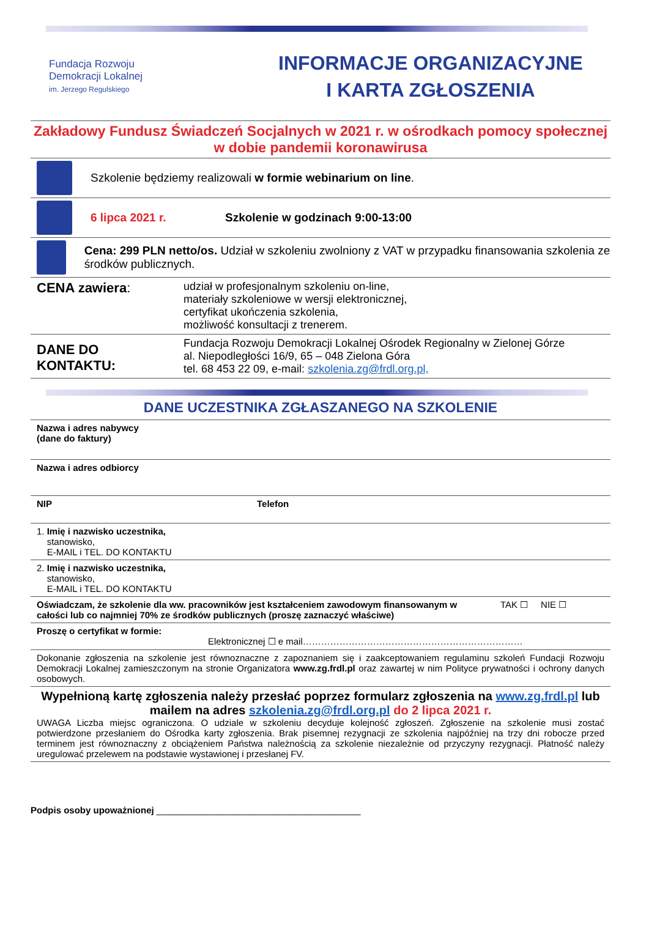Fundacja Rozwoju
Demokracji Lokalnej
im. Jerzego Regulskiego
INFORMACJE ORGANIZACYJNE
I KARTA ZGŁOSZENIA
Zakładowy Fundusz Świadczeń Socjalnych w 2021 r. w ośrodkach pomocy społecznej w dobie pandemii koronawirusa
Szkolenie będziemy realizowali w formie webinarium on line.
6 lipca 2021 r.
Szkolenie w godzinach 9:00-13:00
Cena: 299 PLN netto/os. Udział w szkoleniu zwolniony z VAT w przypadku finansowania szkolenia ze środków publicznych.
| CENA zawiera : | udział w profesjonalnym szkoleniu on-line, materiały szkoleniowe w wersji elektronicznej, certyfikat ukończenia szkolenia, możliwość konsultacji z trenerem. |
| DANE DO KONTAKTU: | Fundacja Rozwoju Demokracji Lokalnej Ośrodek Regionalny w Zielonej Górze al. Niepodległości 16/9, 65 – 048 Zielona Góra tel. 68 453 22 09, e-mail: szkolenia.zg@frdl.org.pl, |
DANE UCZESTNIKA ZGŁASZANEGO NA SZKOLENIE
| Nazwa i adres nabywcy (dane do faktury) | | |
| Nazwa i adres odbiorcy | | |
| NIP | Telefon | |
| 1. Imię i nazwisko uczestnika, stanowisko, E-MAIL i TEL. DO KONTAKTU | | |
| 2. Imię i nazwisko uczestnika, stanowisko, E-MAIL i TEL. DO KONTAKTU | | |
| Oświadczam, że szkolenie dla ww. pracowników jest kształceniem zawodowym finansowanym w całości lub co najmniej 70% ze środków publicznych (proszę zaznaczyć właściwe) | | TAK ☐ NIE ☐ |
| Proszę o certyfikat w formie: Elektronicznej ☐ e mail……………………………………………………………… | | |
| Dokonanie zgłoszenia na szkolenie jest równoznaczne z zapoznaniem się i zaakceptowaniem regulaminu szkoleń Fundacji Rozwoju Demokracji Lokalnej zamieszczonym na stronie Organizatora www.zg.frdl.pl oraz zawartej w nim Polityce prywatności i ochrony danych osobowych. | | |
| Wypełnioną kartę zgłoszenia należy przesłać poprzez formularz zgłoszenia na www.zg.frdl.pl lub mailem na adres szkolenia.zg@frdl.org.pl do 2 lipca 2021 r. UWAGA Liczba miejsc ograniczona. O udziale w szkoleniu decyduje kolejność zgłoszeń. Zgłoszenie na szkolenie musi zostać potwierdzone przesłaniem do Ośrodka karty zgłoszenia. Brak pisemnej rezygnacji ze szkolenia najpóźniej na trzy dni robocze przed terminem jest równoznaczny z obciążeniem Państwa należnością za szkolenie niezależnie od przyczyny rezygnacji. Płatność należy uregulować przelewem na podstawie wystawionej i przesłanej FV. | | |
Podpis osoby upoważnionej ________________________________________